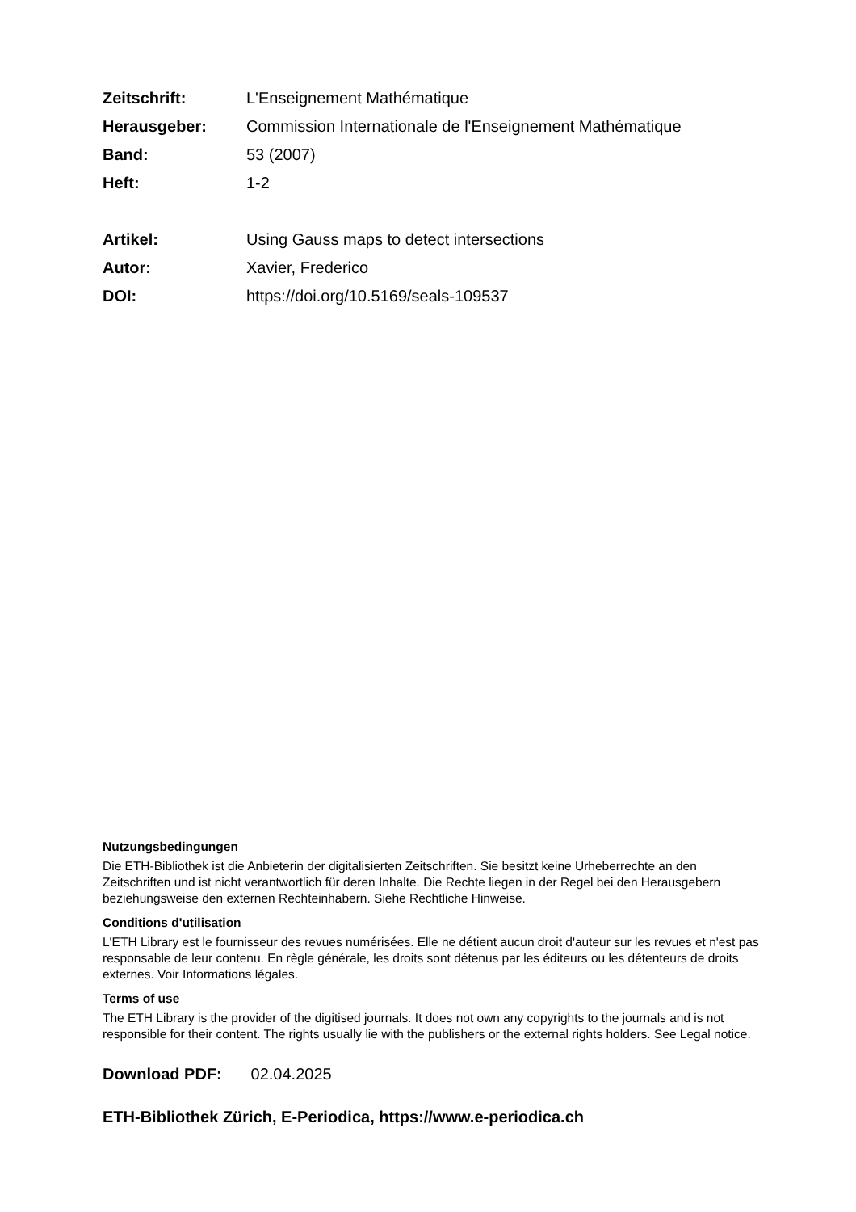| Zeitschrift: | L'Enseignement Mathématique |
| Herausgeber: | Commission Internationale de l'Enseignement Mathématique |
| Band: | 53 (2007) |
| Heft: | 1-2 |
| Artikel: | Using Gauss maps to detect intersections |
| Autor: | Xavier, Frederico |
| DOI: | https://doi.org/10.5169/seals-109537 |
Nutzungsbedingungen
Die ETH-Bibliothek ist die Anbieterin der digitalisierten Zeitschriften. Sie besitzt keine Urheberrechte an den Zeitschriften und ist nicht verantwortlich für deren Inhalte. Die Rechte liegen in der Regel bei den Herausgebern beziehungsweise den externen Rechteinhabern. Siehe Rechtliche Hinweise.
Conditions d'utilisation
L'ETH Library est le fournisseur des revues numérisées. Elle ne détient aucun droit d'auteur sur les revues et n'est pas responsable de leur contenu. En règle générale, les droits sont détenus par les éditeurs ou les détenteurs de droits externes. Voir Informations légales.
Terms of use
The ETH Library is the provider of the digitised journals. It does not own any copyrights to the journals and is not responsible for their content. The rights usually lie with the publishers or the external rights holders. See Legal notice.
Download PDF: 02.04.2025
ETH-Bibliothek Zürich, E-Periodica, https://www.e-periodica.ch